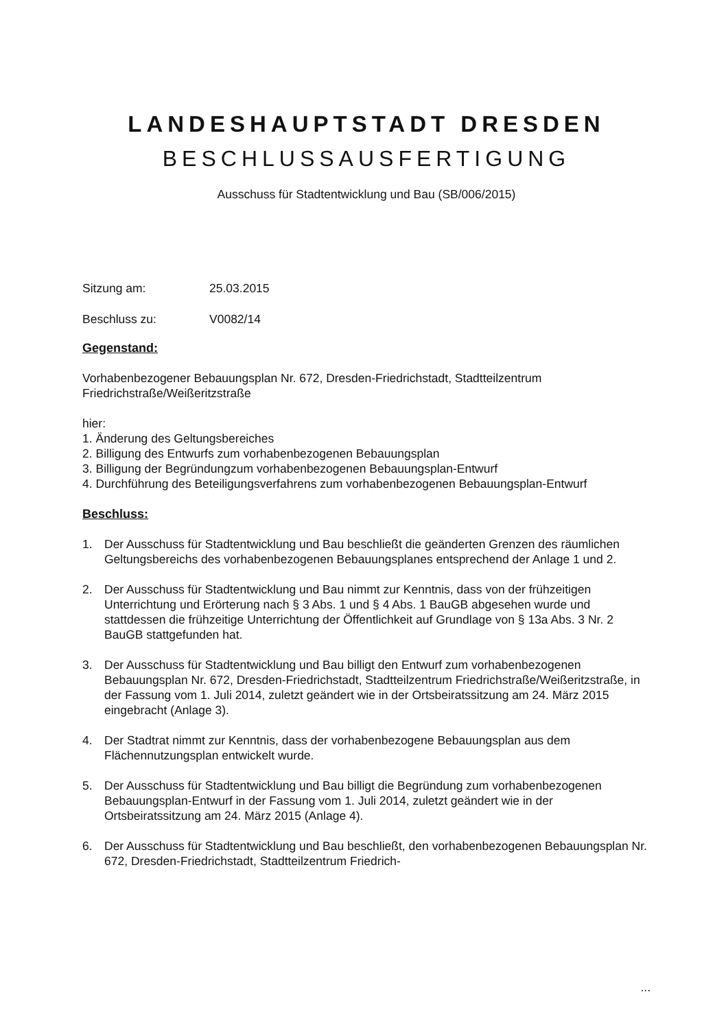LANDESHAUPTSTADT DRESDEN
BESCHLUSSAUSFERTIGUNG
Ausschuss für Stadtentwicklung und Bau (SB/006/2015)
Sitzung am: 25.03.2015
Beschluss zu: V0082/14
Gegenstand:
Vorhabenbezogener Bebauungsplan Nr. 672, Dresden-Friedrichstadt, Stadtteilzentrum Friedrichstraße/Weißeritzstraße
hier:
1. Änderung des Geltungsbereiches
2. Billigung des Entwurfs zum vorhabenbezogenen Bebauungsplan
3. Billigung der Begründungzum vorhabenbezogenen Bebauungsplan-Entwurf
4. Durchführung des Beteiligungsverfahrens zum vorhabenbezogenen Bebauungsplan-Entwurf
Beschluss:
1. Der Ausschuss für Stadtentwicklung und Bau beschließt die geänderten Grenzen des räumlichen Geltungsbereichs des vorhabenbezogenen Bebauungsplanes entsprechend der Anlage 1 und 2.
2. Der Ausschuss für Stadtentwicklung und Bau nimmt zur Kenntnis, dass von der frühzeitigen Unterrichtung und Erörterung nach § 3 Abs. 1 und § 4 Abs. 1 BauGB abgesehen wurde und stattdessen die frühzeitige Unterrichtung der Öffentlichkeit auf Grundlage von § 13a Abs. 3 Nr. 2 BauGB stattgefunden hat.
3. Der Ausschuss für Stadtentwicklung und Bau billigt den Entwurf zum vorhabenbezogenen Bebauungsplan Nr. 672, Dresden-Friedrichstadt, Stadtteilzentrum Friedrichstraße/Weißeritzstraße, in der Fassung vom 1. Juli 2014, zuletzt geändert wie in der Ortsbeiratssitzung am 24. März 2015 eingebracht (Anlage 3).
4. Der Stadtrat nimmt zur Kenntnis, dass der vorhabenbezogene Bebauungsplan aus dem Flächennutzungsplan entwickelt wurde.
5. Der Ausschuss für Stadtentwicklung und Bau billigt die Begründung zum vorhabenbezogenen Bebauungsplan-Entwurf in der Fassung vom 1. Juli 2014, zuletzt geändert wie in der Ortsbeiratssitzung am 24. März 2015 (Anlage 4).
6. Der Ausschuss für Stadtentwicklung und Bau beschließt, den vorhabenbezogenen Bebauungsplan Nr. 672, Dresden-Friedrichstadt, Stadtteilzentrum Friedrich-
...